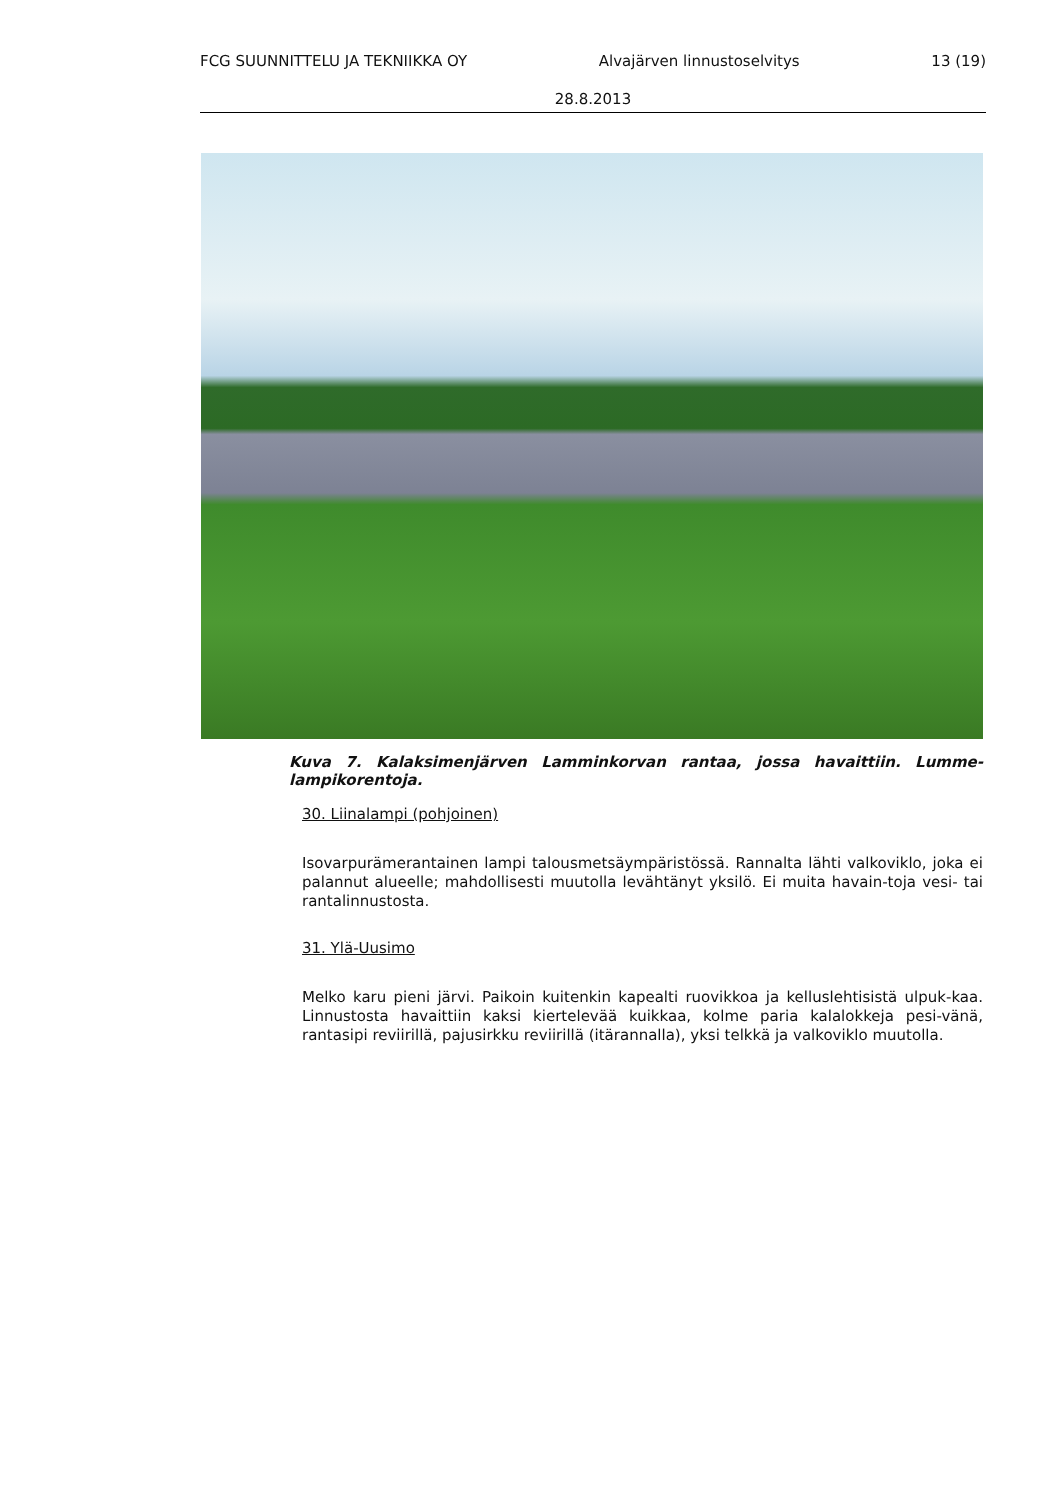FCG SUUNNITTELU JA TEKNIIKKA OY Alvajärven linnustoselvitys 13 (19)
28.8.2013
Kuva 7. Kalaksimenjärven Lamminkorvan rantaa, jossa havaittiin. Lumme-lampikorentoja.
30. Liinalampi (pohjoinen)
Isovarpurämerantainen lampi talousmetsäympäristössä. Rannalta lähti valkoviklo, joka ei palannut alueelle; mahdollisesti muutolla levähtänyt yksilö. Ei muita havain-toja vesi- tai rantalinnustosta.
31. Ylä-Uusimo
Melko karu pieni järvi. Paikoin kuitenkin kapealti ruovikkoa ja kelluslehtisistä ulpuk-kaa. Linnustosta havaittiin kaksi kiertelevää kuikkaa, kolme paria kalalokkeja pesi-vänä, rantasipi reviirillä, pajusirkku reviirillä (itärannalla), yksi telkkä ja valkoviklo muutolla.